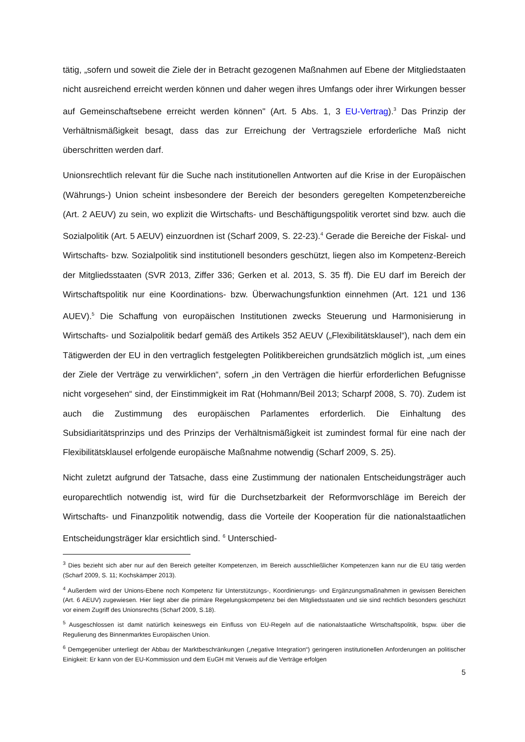tätig, „sofern und soweit die Ziele der in Betracht gezogenen Maßnahmen auf Ebene der Mitgliedstaaten nicht ausreichend erreicht werden können und daher wegen ihres Umfangs oder ihrer Wirkungen besser auf Gemeinschaftsebene erreicht werden können" (Art. 5 Abs. 1, 3 EU-Vertrag).<sup>3</sup> Das Prinzip der Verhältnismäßigkeit besagt, dass das zur Erreichung der Vertragsziele erforderliche Maß nicht überschritten werden darf.
Unionsrechtlich relevant für die Suche nach institutionellen Antworten auf die Krise in der Europäischen (Währungs-) Union scheint insbesondere der Bereich der besonders geregelten Kompetenzbereiche (Art. 2 AEUV) zu sein, wo explizit die Wirtschafts- und Beschäftigungspolitik verortet sind bzw. auch die Sozialpolitik (Art. 5 AEUV) einzuordnen ist (Scharf 2009, S. 22-23).<sup>4</sup> Gerade die Bereiche der Fiskal- und Wirtschafts- bzw. Sozialpolitik sind institutionell besonders geschützt, liegen also im Kompetenz-Bereich der Mitgliedsstaaten (SVR 2013, Ziffer 336; Gerken et al. 2013, S. 35 ff). Die EU darf im Bereich der Wirtschaftspolitik nur eine Koordinations- bzw. Überwachungsfunktion einnehmen (Art. 121 und 136 AUEV).<sup>5</sup> Die Schaffung von europäischen Institutionen zwecks Steuerung und Harmonisierung in Wirtschafts- und Sozialpolitik bedarf gemäß des Artikels 352 AEUV („Flexibilitätsklausel“), nach dem ein Tätigwerden der EU in den vertraglich festgelegten Politikbereichen grundsätzlich möglich ist, „um eines der Ziele der Verträge zu verwirklichen“, sofern „in den Verträgen die hierfür erforderlichen Befugnisse nicht vorgesehen“ sind, der Einstimmigkeit im Rat (Hohmann/Beil 2013; Scharpf 2008, S. 70). Zudem ist auch die Zustimmung des europäischen Parlamentes erforderlich. Die Einhaltung des Subsidiaritätsprinzips und des Prinzips der Verhältnismäßigkeit ist zumindest formal für eine nach der Flexibilitätsklausel erfolgende europäische Maßnahme notwendig (Scharf 2009, S. 25).
Nicht zuletzt aufgrund der Tatsache, dass eine Zustimmung der nationalen Entscheidungsträger auch europarechtlich notwendig ist, wird für die Durchsetzbarkeit der Reformvorschläge im Bereich der Wirtschafts- und Finanzpolitik notwendig, dass die Vorteile der Kooperation für die nationalstaatlichen Entscheidungsträger klar ersichtlich sind. <sup>6</sup> Unterschied-
<sup>3</sup> Dies bezieht sich aber nur auf den Bereich geteilter Kompetenzen, im Bereich ausschließlicher Kompetenzen kann nur die EU tätig werden (Scharf 2009, S. 11; Kochskämper 2013).
<sup>4</sup> Außerdem wird der Unions-Ebene noch Kompetenz für Unterstützungs-, Koordinierungs- und Ergänzungsmaßnahmen in gewissen Bereichen (Art. 6 AEUV) zugewiesen. Hier liegt aber die primäre Regelungskompetenz bei den Mitgliedsstaaten und sie sind rechtlich besonders geschützt vor einem Zugriff des Unionsrechts (Scharf 2009, S.18).
<sup>5</sup> Ausgeschlossen ist damit natürlich keineswegs ein Einfluss von EU-Regeln auf die nationalstaatliche Wirtschaftspolitik, bspw. über die Regulierung des Binnenmarktes Europäischen Union.
<sup>6</sup> Demgegenüber unterliegt der Abbau der Marktbeschränkungen („negative Integration“) geringeren institutionellen Anforderungen an politischer Einigkeit: Er kann von der EU-Kommission und dem EuGH mit Verweis auf die Verträge erfolgen
5